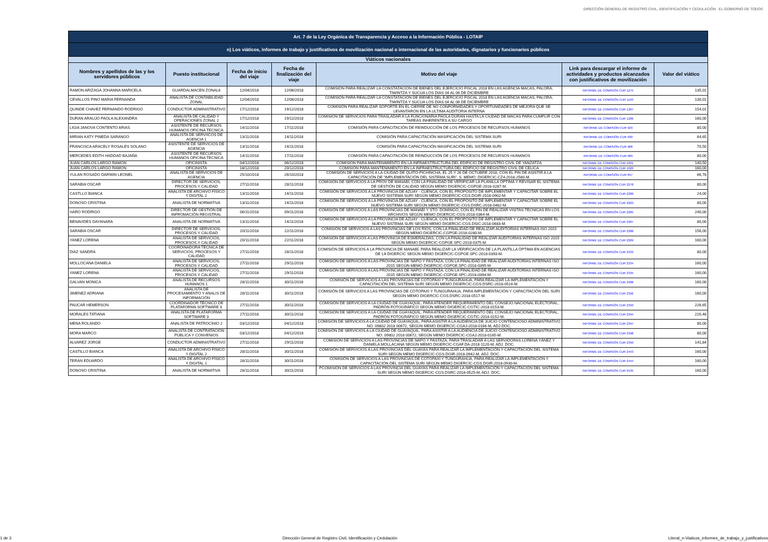DIRECCIÓN GENERAL DE REGISTRO CIVIL, IDENTIFICACIÓN Y CEDULACIÓN EL GOBIERNO DE TODOS
| Art. 7 de la Ley Orgánica de Transparencia y Acceso a la Información Pública - LOTAIP | | | | | | |
| n) Los viáticos, informes de trabajo y justificativos de movilización nacional o internacional de las autoridades, dignatarios y funcionarios públicos | | | | | | |
| Viáticos nacionales | | | | | | |
| Nombres y apellidos de las y los servidores públicos | Puesto institucional | Fecha de inicio del viaje | Fecha de finalización del viaje | Motivo del viaje | Link para descargar el informe de actividades y productos alcanzados con justificativos de movilización | Valor del viático |
| RAMON ARIZAGA JOHANNA MARICELA | GUARDALMACEN ZONAL6 | 12/04/2018 | 12/06/2018 | COMISIÓN PARA REALIZAR LA CONSTATACION DE BIENES DEL EJERCICIO FISCAL 2018 EN LAS AGENCIA MACAS, PALORA, TIWINTZA Y SUCUA LOS DIAS 04 AL 06 DE DICIEMBRE | INFORME DE COMISIÓN CUR 1275 | 135,01 |
| CEVALLOS PINO MARIA FERNANDA | ANALISTA DE CONTABILIDAD ZONAL | 12/04/2018 | 12/06/2018 | COMISIÓN PARA REALIZAR LA CONSTATACION DE BIENES DEL EJERCICIO FISCAL 2018 EN LAS AGENCIA MACAS, PALORA, TIWINTZA Y SUCUA LOS DIAS 04 AL 06 DE DICIEMBRE | INFORME DE COMISIÓN CUR 1193 | 130,01 |
| QUINDE CHAVEZ FERNANDO RODRIGO | CONDUCTOR ADMINISTRATIVO | 17/12/2018 | 19/12/2018 | COMISIÓN PARA REALIZAR SOPORTE EN EL CIERRE DE NO CONFORMIDADES Y OPORTUNIDADES DE MEJORA QUE SE LEVANTARON EN LA ULTIMA AUDITORIA INTERNA | INFORME DE COMISIÓN CUR 1287 | 154,01 |
| DURAN ARAUJO PAOLA ALEXANDRA | ANALISTA DE CALIDAD Y OPERACIONES ZONAL 2 | 17/12/2018 | 19/12/2018 | COMISIÓN DE SERVICIOS PARA TRASLADAR A LA FUNCIONARIA PAOLA DURAN HASTA LA CIUDAD DE MACAS PARA CUMPLIR CON TAREAS INHERENTES A SU CARGO | INFORME DE COMISIÓN CUR 1286 | 160,00 |
| LIGIA JANOVA CONTENTO ARIAS | ASISTENTE DE RECURSOS HUMANOS OFICINA TECNICA | 14/11/2018 | 17/11/2018 | COMISIÓN PARA CAPACITACIÓN DE REINDUCCIÓN DE LOS PROCESOS DE RECURSOS HUMANOS | INFORME DE COMISIÓN CUR 929 | 80,00 |
| MIRIAN KATY PINEDA SARANGO | ANALISTA DE SERVIICOS DE AGENCIA 1 | 13/11/2018 | 14/11/2018 | COMISIÓN PARA CAPACITACIÓN MASIFICACIÓN DEL SISTEMA SURI | INFORME DE COMISIÓN CUR 930 | 64,65 |
| FRANCISCA ARACELY ROSALES SOLANO | ASISTENTE DE SERVICIOS DE AGENCIA | 13/11/2018 | 14/11/2018 | COMISIÓN PARA CAPACITACIÓN MASIFICACIÓN DEL SISTEMA SURI | INFORME DE COMISIÓN CUR 988 | 70,50 |
| MERCEDES EDITH HADDAD BAJAÑA | ASISTENTE DE RECURSOS HUMANOS OFICINA TECNICA | 14/11/2018 | 17/11/2018 | COMISIÓN PARA CAPACITACIÓN DE REINDUCCIÓN DE LOS PROCESOS DE RECURSOS HUMANOS | INFORME DE COMISIÓN CUR 989 | 80,00 |
| JUAN CARLOS LARGO RAMON | OFICINISTA | 04/12/2018 | 06/12/2018 | COMISIÓN PARA MANTENIMIENTO EN LA INFRAESTRUCTURA DEL EDIFICIO DE REGISTRO CIVIL DE YANZATZA | INFORME DE COMISIÓN CUR 1001 | 140,50 |
| JUAN CARLOS LARGO RAMON | OFICINISTA | 18/12/2018 | 20/12/2018 | COMISIÓN PARA MANTENIMIENTO EN LA INFRAESTRUCTURA DEL EDIFICIO DE REGISTRO CIVIL DE CELICA | INFORME DE COMISIÓN CUR 1020 | 160,00 |
| YULAN ROSADO DARWIN LEONEL | ANALISTA DE SERVICIOS DE AGENCIA | 25/10/2018 | 26/10/2018 | COMISIÓN DE SERVICIOS A LA CIUDAD DE QUITO-PICHINCHA, EL 25 Y 26 DE OCTUBRE 2018, CON EL FIN DE ASISTIR A LA CAPACITACIÓN DE “IMPLEMENTACIÓN DEL SISTEMA SURI”. S. MEMO. DIGERCIC-CZ4-2018-2580-M. | INFORME DE COMISIÓN CUR 837 | 66,78 |
| SARABIA OSCAR | DIRECTOR DE SERVICIOS, PROCESOS Y CALIDAD | 27/11/2018 | 28/11/2018 | COMISIÓN DE SERVICIOS A LA PROV DE MANABÍ, CON LA FINALIDAD DE VERIFICAR LA PLANILLA ÓPTIMA Y REVISAR EL SISTEMA DE GESTIÓN DE CALIDAD SEGÚN MEMO DIGERCIC-CGPGE-2018-0287-M. | INFORME DE COMISIÓN CUR 2278 | 80,00 |
| CASTLLO BIANCA | ANALISTA DE ARCHIVO FÍSICO Y DIGITAL 2 | 13/11/2018 | 14/11/2018 | COMISIÓN DE SERVICIOS A LA PROVINCIA DE AZUAY - CUENCA, CON EL PROPÓSITO DE IMPLEMENTAR Y CAPACITAR SOBRE EL NUEVO SISTEMA SURI SEGÚN MEMO DIGERCIC-CGS.DGIR-2018-0902-M. | INFORME DE COMISIÓN CUR 2280 | 24,00 |
| DONOSO CRISTINA | ANALISTA DE NORMATIVA | 13/11/2018 | 14/11/2018 | COMISIÓN DE SERVICIOS A LA PROVINCIA DE AZUAY - CUENCA, CON EL PROPÓSITO DE IMPLEMENTAR Y CAPACITAR SOBRE EL NUEVO SISTEMA SURI SEGÚN MEMO DIGERCIC-CGS.DSRC-2018-0482-M. | INFORME DE COMISIÓN CUR 2283 | 80,00 |
| HARO RODRIGO | DIRECTOR DE GESTIÓN DE INFROMACIÓN REGISTRAL | 06/11/2018 | 09/11/2018 | COMISIÓN DE SERVICIOS A LAS PROVINCIAS DE MANABÍ Y STO. DOMINGO, CON EL FIN DE REALIZAR VISITAS TÉCNICAS EN LOS ARCHIVOS SEGÚN MEMO DIGERCIC-CGS-2018-0364-M. | INFORME DE COMISIÓN CUR 2285 | 240,00 |
| BENAVIDES DAYANARA | ANALISTA DE NORMATIVA | 13/11/2018 | 14/11/2018 | COMISIÓN DE SERVICIOS A LA PROVINCIA DE AZUAY - CUENCA, CON EL PROPÓSITO DE IMPLEMENTAR Y CAPACITAR SOBRE EL NUEVO SISTEMA SURI SEGÚN MEMO DIGERCIC-CGS.DSIC-2018-0683-M. | INFORME DE COMISIÓN CUR 2287 | 80,00 |
| SARABIA OSCAR | DIRECTOR DE SERVICIOS, PROCESOS Y CALIDAD | 20/11/2018 | 22/11/2018 | COMISIÓN DE SERVICIOS A LAS PROVINCIAS DE LOS RÍOS, CON LA FINALIDAD DE REALIZAR AUDITORÍAS INTERNAS ISO 2015 SEGÚN MEMO DIGERCIC-CGPGE-2018-0280-M. | INFORME DE COMISIÓN CUR 2288 | 156,00 |
| YANEZ LORENA | ANALISTA DE SERVICIOS, PROCESOS Y CALIDAD | 20/11/2018 | 22/11/2018 | COMISIÓN DE SERVICIOS A LAS PROVINCIA DE ESMERALDAS, CON LA FINALIDAD DE REALIZAR AUDITORÍAS INTERNAS ISO 2015 SEGÚN MEMO DIGERCIC-CGPGE.SPC-2018-0375-M. | INFORME DE COMISIÓN CUR 2289 | 160,00 |
| DIAZ SANDRA | COORDINADORA TÉCNICA DE SERVICIOS, PROCESOS Y CALIDAD | 27/11/2018 | 28/11/2018 | COMISIÓN DE SERVICIOS A LA PROVINCIA DE MANABÍ, PARA REALIZAR LA VERIFICACIÓN DE LA PLANTILLA ÓPTIMA EN AGENCIAS DE LA DIGERCIC SEGÚN MEMO DIGERCIC-CGPGE.SPC-2018-0393-M. | INFORME DE COMISIÓN CUR 2333 | 80,00 |
| MOLLOCANA DANIELA | ANALISTA DE SERVICIOS, PROCESOS Y CALIDAD | 27/11/2018 | 29/11/2018 | COMISIÓN DE SERVICIOS A LAS PROVINCIAS DE NAPO Y PASTAZA, CON LA FINALIDAD DE REALIZAR AUDITORÍAS INTERNAS ISO 2015 SEGÚN MEMO DIGERCIC-CGPGE.SPC-2018-0395-M. | INFORME DE COMISIÓN CUR 2334 | 160,00 |
| YANEZ LORENA | ANALISTA DE SERVICIOS, PROCESOS Y CALIDAD | 27/11/2018 | 29/11/2018 | COMISIÓN DE SERVICIOS A LAS PROVINCIAS DE NAPO Y PASTAZA, CON LA FINALIDAD DE REALIZAR AUDITORÍAS INTERNAS ISO 2015 SEGÚN MEMO DIGERCIC-CGPGE.SPC-2018-0394-M. | INFORME DE COMISIÓN CUR 2335 | 160,00 |
| GALVAN MONICA | ANALISTA DE RECURSOS HUMANOS 1 | 28/11/2018 | 30/11/2018 | COMISIÓN DE SERVICIOS A LAS PROVINCIAS DE COTOPAXI Y TUNGURAHUA, PARA REALIZAR LA IMPLEMENTACIÓN Y CAPACITACIÓN DEL SISTEMA SURI SEGÚN MEMO DIGERCIC-CGS.DSRC-2018-0516-M. | INFORME DE COMISIÓN CUR 2388 | 160,00 |
| JIMENEZ ADRIANA | ANALISTA DE PROCESAMIENTO Y ANALIS DE INFORMACIÓN | 28/11/2018 | 30/11/2018 | COMISIÓN DE SERVICIOS A LAS PROVINCIAS DE COTOPAXI Y TUNGURAHUA, PARA IMPLEMENTACIÓN Y CAPACITACIÓN DEL SURI SEGÚN MEMO DIGERCIC-CGS.DSRC-2018-0517-M. | INFORME DE COMISIÓN CUR 2392 | 160,00 |
| PAUCAR HEMERSON | COORDINADOR TÉCNICO DE PLATAFORMA SOFTWARE 3 | 27/11/2018 | 30/11/2018 | COMISIÓN DE SERVICIOS A LA CIUDAD DE GUAYAQUIL, PARA ATENDER REQUERIMIENTO DEL CONSEJO NACIONAL ELECTORAL, PADRÓN FOTOGRÁFICO SEGÚN MEMO DIGERCIC-CGTIC-2018-0153-M. | INFORME DE COMISIÓN CUR 2393 | 226,65 |
| MORALES TATIANA | ANALISTA DE PLATAFORMA SOFTWARE 3 | 27/11/2018 | 30/11/2018 | COMISIÓN DE SERVICIOS A LA CIUDAD DE GUAYAQUIL, PARA ATENDER REQUERIMIENTO DEL CONSEJO NACIONAL ELECTORAL, PADRÓN FOTOGRÁFICO SEGÚN MEMO DIGERCIC-CGTIC-2018-0152-M. | INFORME DE COMISIÓN CUR 2394 | 220,48 |
| MENA ROLANDO | ANALISTA DE PATROCINIO 2 | 03/12/2018 | 04/12/2018 | COMISIÓN DE SERVICIOS A LA CIUDAD DE GUAYAQUIL, PARA ASISTIR A LA AUDIENCIA DE JUICIO CONTENCIOSO ADMINISTRATIVO NO. 09802 2018 00672, SEGÚN MEMO DIGERCIC-CGAJ-2018-0166-M, ADJ DOC. | INFORME DE COMISIÓN CUR 2397 | 80,00 |
| MORA MARCO | ANALISTA DE CONTRATACIÓN PÚBLICA Y CONVENIOS | 03/12/2018 | 04/12/2018 | COMISIÓN DE SERVICIOS A LA CIUDAD DE GUAYAQUIL, PARA ASISTIR A LA AUDIENCIA DE JUICIO CONTENCIOSO ADMINISTRATIVO NO. 09802 2018 00672, SEGÚN MEMO DIGERCIC-CGAJ-2018-0165-M. | INFORME DE COMISIÓN CUR 2398 | 80,00 |
| ALVAREZ JORGE | CONDUCTOR ADMINISTRATIVO | 27/11/2018 | 29/11/2018 | COMISIÓN DE SERVICIOS A LAS PROVINCIAS DE NAPO Y PASTAZA, PARA TRASLADAR A LAS SERVIDORAS LORENA YÁNEZ Y DANIELA MOLLACANA SEGÚN MEMO DIGERCIC-CGAF.DA-2018-1120-M, ADJ. DOC. | INFORME DE COMISIÓN CUR 2399 | 141,84 |
| CASTILLO BIANCA | ANALISTA DE ARCHIVO FÍSICO Y DIGITAL 2 | 28/11/2018 | 30/11/2018 | COMISIÓN DE SERVICIOS A LAS PROVINCIAS DEL GUAYAS PARA REALIZAR LA IMPLEMENTACIÓN Y CAPACITACIÓN DEL SISTEMA SURI SEGÚN MEMO DIGERCIC-CGS.DGIR-2018-0942-M, ADJ. DOC. | INFORME DE COMISIÓN CUR 2443 | 160,00 |
| TERAN EDUARDO | ANALISTA DE ARCHIVO FÍSICO Y DIGITAL 1 | 28/11/2018 | 30/11/2018 | COMISIÓN DE SERVICIOS A LAS PROVINCIAS DE COTOPAXI Y TUNGURAHUA, PARA REALIZAR LA IMPLEMENTACIÓN Y CAPACITACIÓN DEL SISTEMA SURI SEGÚN MEMO DIGERCIC-CGS.DGIR-2018-0930-M. | INFORME DE COMISIÓN CUR 2444 | 160,00 |
| DONOSO CRISTINA | ANALISTA DE NORMATIVA | 28/11/2018 | 30/11/2018 | PCOMISIÓN DE SERVICIOS A LAS PROVINCIA DEL GUAYAS PARA REALIZAR LA IMPLEMENTACIÓN Y CAPACITACIÓN DEL SISTEMA SURI SEGÚN MEMO DIGERCIC-CGS.DSRC-2018-0525-M, ADJ. DOC. | INFORME DE COMISIÓN CUR 2535 | 160,00 |
1 de 3 Dirección General de Registro Civil, Identificación y Cedulación Literal_n-Viaticos_informes_de_trabajo_y_justificativos